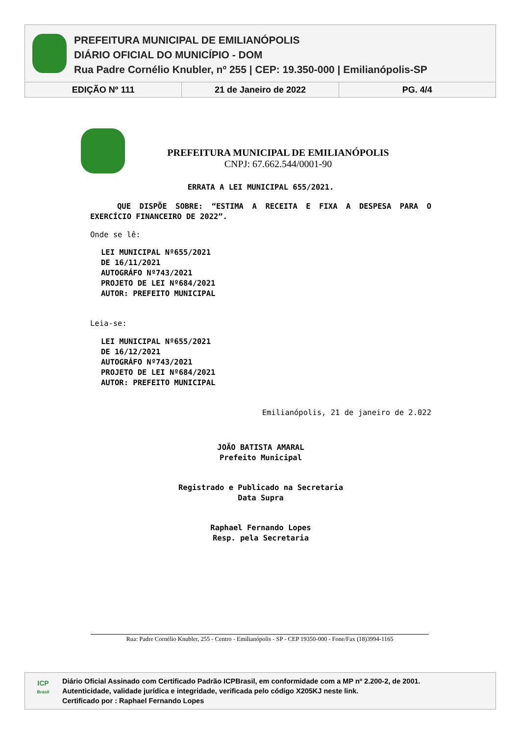PREFEITURA MUNICIPAL DE EMILIANÓPOLIS
DIÁRIO OFICIAL DO MUNICÍPIO - DOM
Rua Padre Cornélio Knubler, nº 255 | CEP: 19.350-000 | Emilianópolis-SP
EDIÇÃO Nº 111 21 de Janeiro de 2022 PG. 4/4
PREFEITURA MUNICIPAL DE EMILIANÓPOLIS
CNPJ: 67.662.544/0001-90
ERRATA A LEI MUNICIPAL 655/2021.
QUE DISPÕE SOBRE: “ESTIMA A RECEITA E FIXA A DESPESA PARA O EXERCÍCIO FINANCEIRO DE 2022”.
Onde se lê:
LEI MUNICIPAL Nº655/2021
DE 16/11/2021
AUTOGRÁFO Nº743/2021
PROJETO DE LEI Nº684/2021
AUTOR: PREFEITO MUNICIPAL
Leia-se:
LEI MUNICIPAL Nº655/2021
DE 16/12/2021
AUTOGRÁFO Nº743/2021
PROJETO DE LEI Nº684/2021
AUTOR: PREFEITO MUNICIPAL
Emilianópolis, 21 de janeiro de 2.022
JOÃO BATISTA AMARAL
Prefeito Municipal
Registrado e Publicado na Secretaria
Data Supra
Raphael Fernando Lopes
Resp. pela Secretaria
Rua: Padre Cornélio Knubler, 255 - Centro - Emilianópolis - SP - CEP 19350-000 - Fone/Fax (18)3994-1165
ICP
Brasil
Diário Oficial Assinado com Certificado Padrão ICPBrasil, em conformidade com a MP nº 2.200-2, de 2001.
Autenticidade, validade jurídica e integridade, verificada pelo código X205KJ neste link.
Certificado por : Raphael Fernando Lopes